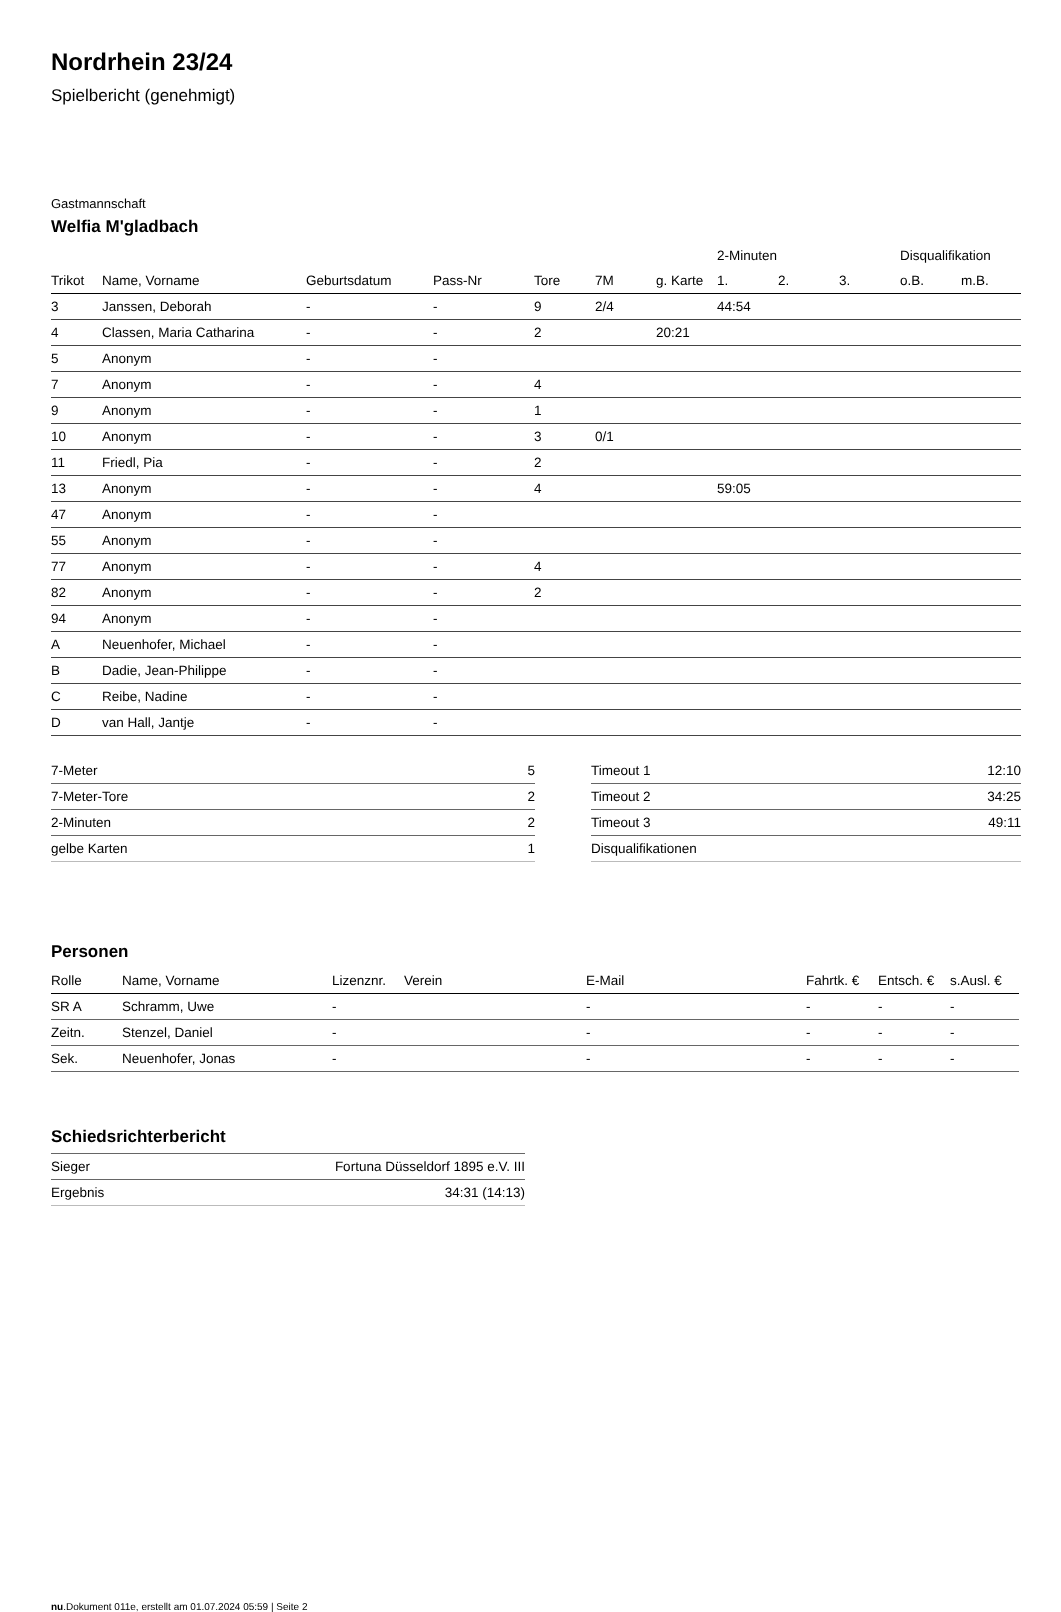Nordrhein 23/24
Spielbericht (genehmigt)
Gastmannschaft
Welfia M'gladbach
| | | | | | | | 2-Minuten | | | Disqualifikation | |
| --- | --- | --- | --- | --- | --- | --- | --- | --- | --- | --- | --- |
| Trikot | Name, Vorname | Geburtsdatum | Pass-Nr | Tore | 7M | g. Karte | 1. | 2. | 3. | o.B. | m.B. |
| 3 | Janssen, Deborah | - | - | 9 | 2/4 | | 44:54 | | | | |
| 4 | Classen, Maria Catharina | - | - | 2 | | 20:21 | | | | | |
| 5 | Anonym | - | - | | | | | | | | |
| 7 | Anonym | - | - | 4 | | | | | | | |
| 9 | Anonym | - | - | 1 | | | | | | | |
| 10 | Anonym | - | - | 3 | 0/1 | | | | | | |
| 11 | Friedl, Pia | - | - | 2 | | | | | | | |
| 13 | Anonym | - | - | 4 | | | 59:05 | | | | |
| 47 | Anonym | - | - | | | | | | | | |
| 55 | Anonym | - | - | | | | | | | | |
| 77 | Anonym | - | - | 4 | | | | | | | |
| 82 | Anonym | - | - | 2 | | | | | | | |
| 94 | Anonym | - | - | | | | | | | | |
| A | Neuenhofer, Michael | - | - | | | | | | | | |
| B | Dadie, Jean-Philippe | - | - | | | | | | | | |
| C | Reibe, Nadine | - | - | | | | | | | | |
| D | van Hall, Jantje | - | - | | | | | | | | |
| 7-Meter | 5 |
| 7-Meter-Tore | 2 |
| 2-Minuten | 2 |
| gelbe Karten | 1 |
| Timeout 1 | 12:10 |
| Timeout 2 | 34:25 |
| Timeout 3 | 49:11 |
| Disqualifikationen | |
Personen
| Rolle | Name, Vorname | Lizenznr. | Verein | E-Mail | Fahrtk. € | Entsch. € | s.Ausl. € |
| --- | --- | --- | --- | --- | --- | --- | --- |
| SR A | Schramm, Uwe | - | | - | - | - | - |
| Zeitn. | Stenzel, Daniel | - | | - | - | - | - |
| Sek. | Neuenhofer, Jonas | - | | - | - | - | - |
Schiedsrichterbericht
| Sieger | Fortuna Düsseldorf 1895 e.V. III |
| Ergebnis | 34:31 (14:13) |
nu.Dokument 011e, erstellt am 01.07.2024 05:59 | Seite 2